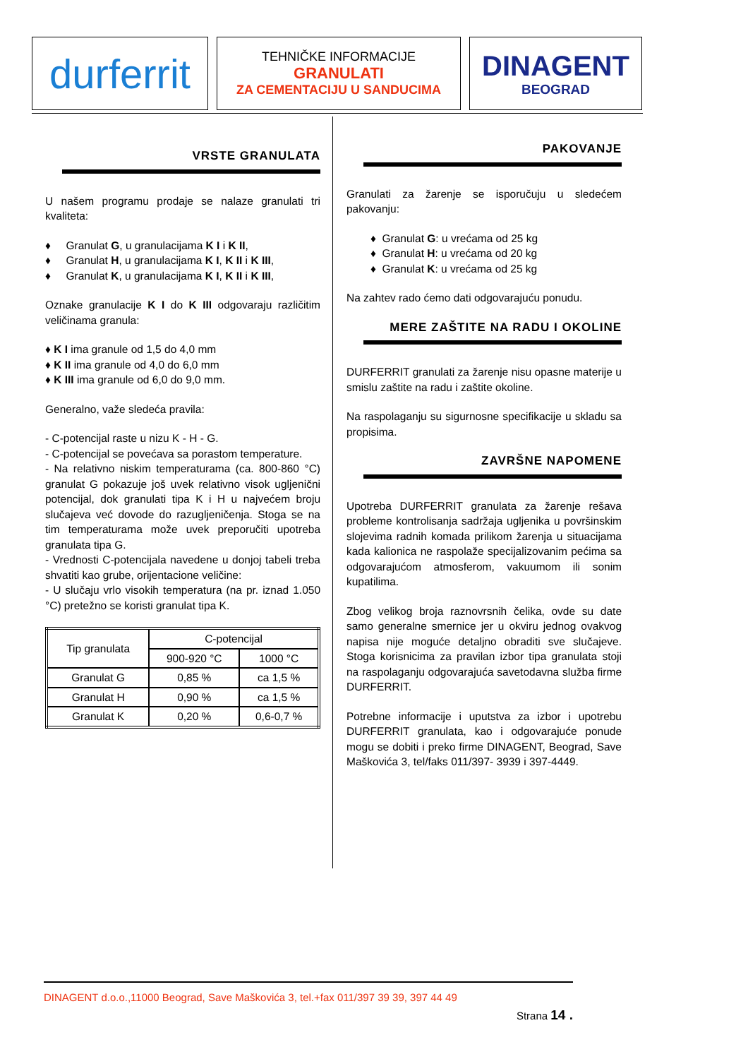durferrit
TEHNIČKE INFORMACIJE
GRANULATI
ZA CEMENTACIJU U SANDUCIMA
DINAGENT
BEOGRAD
VRSTE GRANULATA
U našem programu prodaje se nalaze granulati tri kvaliteta:
♦ Granulat G, u granulacijama K I i K II,
♦ Granulat H, u granulacijama K I, K II i K III,
♦ Granulat K, u granulacijama K I, K II i K III,
Oznake granulacije K I do K III odgovaraju različitim veličinama granula:
♦ K I ima granule od 1,5 do 4,0 mm
♦ K II ima granule od 4,0 do 6,0 mm
♦ K III ima granule od 6,0 do 9,0 mm.
Generalno, važe sledeća pravila:
- C-potencijal raste u nizu K - H - G.
- C-potencijal se povećava sa porastom temperature.
- Na relativno niskim temperaturama (ca. 800-860 °C) granulat G pokazuje još uvek relativno visok ugljenični potencijal, dok granulati tipa K i H u najvećem broju slučajeva već dovode do razugljeničenja. Stoga se na tim temperaturama može uvek preporučiti upotreba granulata tipa G.
- Vrednosti C-potencijala navedene u donjoj tabeli treba shvatiti kao grube, orijentacione veličine:
- U slučaju vrlo visokih temperatura (na pr. iznad 1.050 °C) pretežno se koristi granulat tipa K.
| Tip granulata | C-potencijal | |
| | 900-920 °C | 1000 °C |
| Granulat G | 0,85 % | ca 1,5 % |
| Granulat H | 0,90 % | ca 1,5 % |
| Granulat K | 0,20 % | 0,6-0,7 % |
PAKOVANJE
Granulati za žarenje se isporučuju u sledećem pakovanju:
♦ Granulat G: u vrećama od 25 kg
♦ Granulat H: u vrećama od 20 kg
♦ Granulat K: u vrećama od 25 kg
Na zahtev rado ćemo dati odgovarajuću ponudu.
MERE ZAŠTITE NA RADU I OKOLINE
DURFERRIT granulati za žarenje nisu opasne materije u smislu zaštite na radu i zaštite okoline.
Na raspolaganju su sigurnosne specifikacije u skladu sa propisima.
ZAVRŠNE NAPOMENE
Upotreba DURFERRIT granulata za žarenje rešava probleme kontrolisanja sadržaja ugljenika u površinskim slojevima radnih komada prilikom žarenja u situacijama kada kalionica ne raspolaže specijalizovanim pećima sa odgovarajućom atmosferom, vakuumom ili sonim kupatilima.
Zbog velikog broja raznovrsnih čelika, ovde su date samo generalne smernice jer u okviru jednog ovakvog napisa nije moguće detaljno obraditi sve slučajeve. Stoga korisnicima za pravilan izbor tipa granulata stoji na raspolaganju odgovarajuća savetodavna služba firme DURFERRIT.
Potrebne informacije i uputstva za izbor i upotrebu DURFERRIT granulata, kao i odgovarajuće ponude mogu se dobiti i preko firme DINAGENT, Beograd, Save Maškovića 3, tel/faks 011/397- 3939 i 397-4449.
DINAGENT d.o.o.,11000 Beograd, Save Maškovića 3, tel.+fax 011/397 39 39, 397 44 49
Strana 14 .